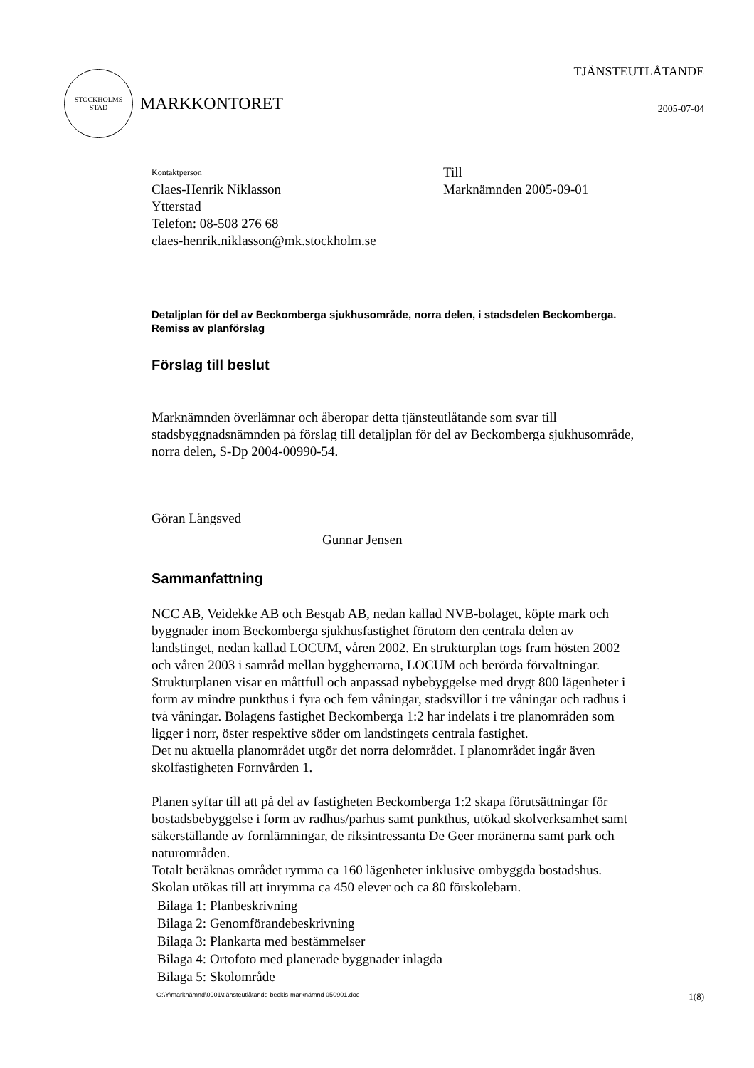STOCKHOLMS
STAD
MARKKONTORET
TJÄNSTEUTLÅTANDE
2005-07-04
Kontaktperson
Claes-Henrik Niklasson
Ytterstad
Telefon: 08-508 276 68
claes-henrik.niklasson@mk.stockholm.se
Till
Marknämnden 2005-09-01
Detaljplan för del av Beckomberga sjukhusområde, norra delen, i stadsdelen Beckomberga. Remiss av planförslag
Förslag till beslut
Marknämnden överlämnar och åberopar detta tjänsteutlåtande som svar till stadsbyggnadsnämnden på förslag till detaljplan för del av Beckomberga sjukhusområde, norra delen, S-Dp 2004-00990-54.
Göran Långsved
Gunnar Jensen
Sammanfattning
NCC AB, Veidekke AB och Besqab AB, nedan kallad NVB-bolaget, köpte mark och byggnader inom Beckomberga sjukhusfastighet förutom den centrala delen av landstinget, nedan kallad LOCUM, våren 2002. En strukturplan togs fram hösten 2002 och våren 2003 i samråd mellan byggherrarna, LOCUM och berörda förvaltningar. Strukturplanen visar en måttfull och anpassad nybebyggelse med drygt 800 lägenheter i form av mindre punkthus i fyra och fem våningar, stadsvillor i tre våningar och radhus i två våningar. Bolagens fastighet Beckomberga 1:2 har indelats i tre planområden som ligger i norr, öster respektive söder om landstingets centrala fastighet.
Det nu aktuella planområdet utgör det norra delområdet. I planområdet ingår även skolfastigheten Fornvården 1.
Planen syftar till att på del av fastigheten Beckomberga 1:2 skapa förutsättningar för bostadsbebyggelse i form av radhus/parhus samt punkthus, utökad skolverksamhet samt säkerställande av fornlämningar, de riksintressanta De Geer moränerna samt park och naturområden.
Totalt beräknas området rymma ca 160 lägenheter inklusive ombyggda bostadshus. Skolan utökas till att inrymma ca 450 elever och ca 80 förskolebarn.
Bilaga 1: Planbeskrivning
Bilaga 2: Genomförandebeskrivning
Bilaga 3: Plankarta med bestämmelser
Bilaga 4: Ortofoto med planerade byggnader inlagda
Bilaga 5: Skolområde
G:\Y\marknämnd\0901\tjänsteutlåtande-beckis-marknämnd 050901.doc 1(8)